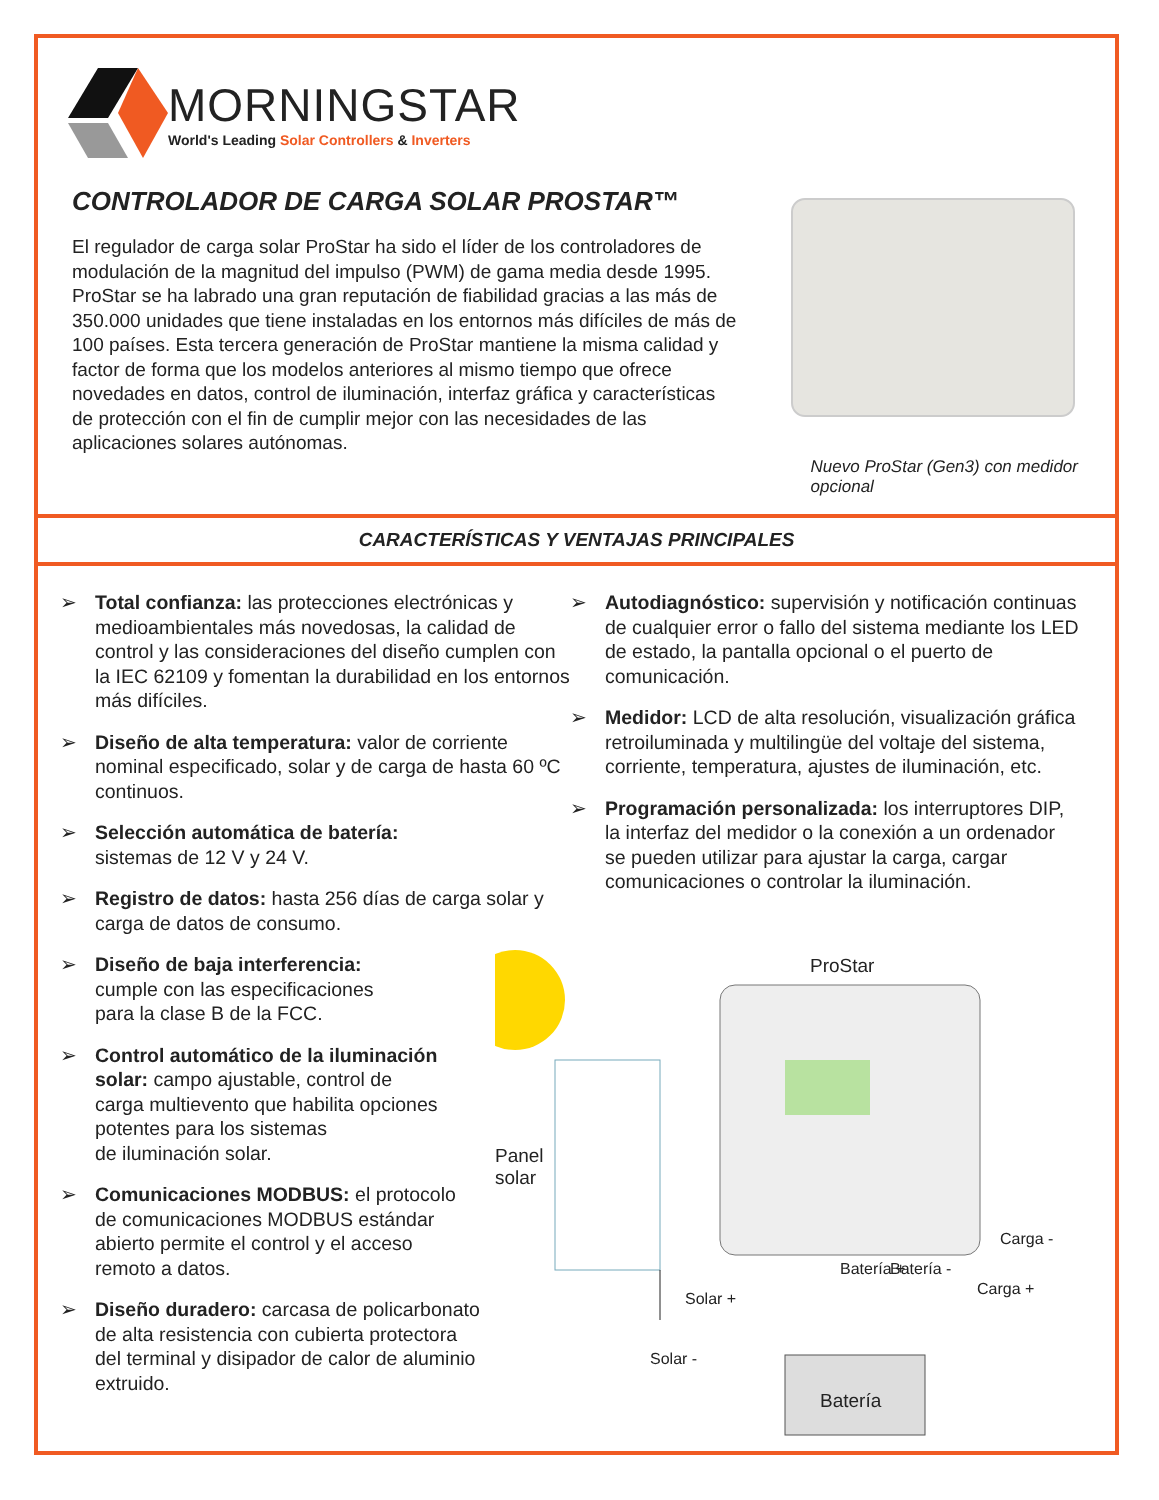MORNINGSTAR
World's Leading Solar Controllers & Inverters
CONTROLADOR DE CARGA SOLAR PROSTAR™
El regulador de carga solar ProStar ha sido el líder de los controladores de modulación de la magnitud del impulso (PWM) de gama media desde 1995. ProStar se ha labrado una gran reputación de fiabilidad gracias a las más de 350.000 unidades que tiene instaladas en los entornos más difíciles de más de 100 países. Esta tercera generación de ProStar mantiene la misma calidad y factor de forma que los modelos anteriores al mismo tiempo que ofrece novedades en datos, control de iluminación, interfaz gráfica y características de protección con el fin de cumplir mejor con las necesidades de las aplicaciones solares autónomas.
Nuevo ProStar (Gen3) con medidor opcional
CARACTERÍSTICAS Y VENTAJAS PRINCIPALES
➢ Total confianza: las protecciones electrónicas y medioambientales más novedosas, la calidad de control y las consideraciones del diseño cumplen con la IEC 62109 y fomentan la durabilidad en los entornos más difíciles.
➢ Diseño de alta temperatura: valor de corriente nominal especificado, solar y de carga de hasta 60 ºC continuos.
➢ Selección automática de batería:
sistemas de 12 V y 24 V.
➢ Registro de datos: hasta 256 días de carga solar y carga de datos de consumo.
➢ Diseño de baja interferencia:
cumple con las especificaciones
para la clase B de la FCC.
➢ Control automático de la iluminación
solar: campo ajustable, control de
carga multievento que habilita opciones
potentes para los sistemas
de iluminación solar.
➢ Comunicaciones MODBUS: el protocolo
de comunicaciones MODBUS estándar
abierto permite el control y el acceso
remoto a datos.
➢ Diseño duradero: carcasa de policarbonato
de alta resistencia con cubierta protectora
del terminal y disipador de calor de aluminio
extruido.
➢ Autodiagnóstico: supervisión y notificación continuas de cualquier error o fallo del sistema mediante los LED de estado, la pantalla opcional o el puerto de comunicación.
➢ Medidor: LCD de alta resolución, visualización gráfica retroiluminada y multilingüe del voltaje del sistema, corriente, temperatura, ajustes de iluminación, etc.
➢ Programación personalizada: los interruptores DIP, la interfaz del medidor o la conexión a un ordenador se pueden utilizar para ajustar la carga, cargar comunicaciones o controlar la iluminación.
ProStar
Panel
solar
Solar +
Solar -
Batería + Batería -
Carga -
Carga +
Batería